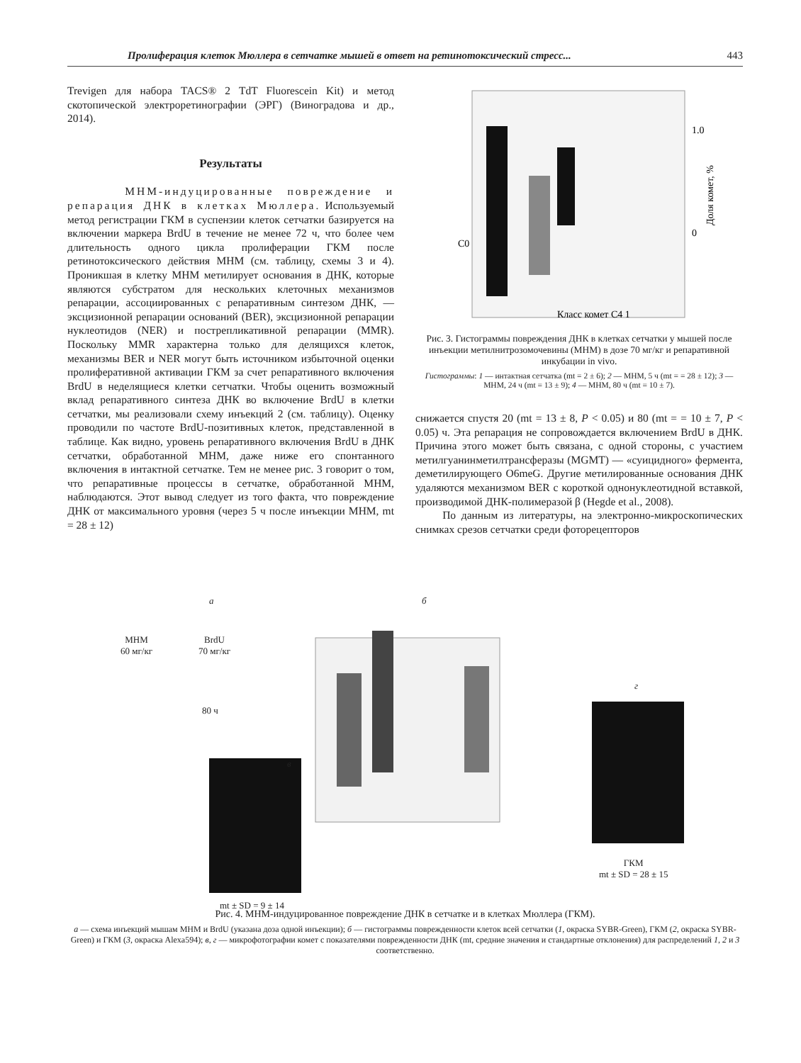Пролиферация клеток Мюллера в сетчатке мышей в ответ на ретинотоксический стресс... 443
Trevigen для набора TACS® 2 TdT Fluorescein Kit) и метод скотопической электроретинографии (ЭРГ) (Виноградова и др., 2014).
Результаты
МНМ-индуцированные повреждение и репарация ДНК в клетках Мюллера. Используемый метод регистрации ГКМ в суспензии клеток сетчатки базируется на включении маркера BrdU в течение не менее 72 ч, что более чем длительность одного цикла пролиферации ГКМ после ретинотоксического действия МНМ (см. таблицу, схемы 3 и 4). Проникшая в клетку МНМ метилирует основания в ДНК, которые являются субстратом для нескольких клеточных механизмов репарации, ассоциированных с репаративным синтезом ДНК, — эксцизионной репарации оснований (BER), эксцизионной репарации нуклеотидов (NER) и пострепликативной репарации (MMR). Поскольку MMR характерна только для делящихся клеток, механизмы BER и NER могут быть источником избыточной оценки пролиферативной активации ГКМ за счет репаративного включения BrdU в неделящиеся клетки сетчатки. Чтобы оценить возможный вклад репаративного синтеза ДНК во включение BrdU в клетки сетчатки, мы реализовали схему инъекций 2 (см. таблицу). Оценку проводили по частоте BrdU-позитивных клеток, представленной в таблице. Как видно, уровень репаративного включения BrdU в ДНК сетчатки, обработанной МНМ, даже ниже его спонтанного включения в интактной сетчатке. Тем не менее рис. 3 говорит о том, что репаративные процессы в сетчатке, обработанной МНМ, наблюдаются. Этот вывод следует из того факта, что повреждение ДНК от максимального уровня (через 5 ч после инъекции МНМ, mt = 28 ± 12)
1.0
0
C0
Класс комет C4 1
Доля комет, %
Рис. 3. Гистограммы повреждения ДНК в клетках сетчатки у мышей после инъекции метилнитрозомочевины (МНМ) в дозе 70 мг/кг и репаративной инкубации in vivo.
Гистограммы: 1 — интактная сетчатка (mt = 2 ± 6); 2 — МНМ, 5 ч (mt = = 28 ± 12); 3 — МНМ, 24 ч (mt = 13 ± 9); 4 — МНМ, 80 ч (mt = 10 ± 7).
снижается спустя 20 (mt = 13 ± 8, P < 0.05) и 80 (mt = = 10 ± 7, P < 0.05) ч. Эта репарация не сопровождается включением BrdU в ДНК. Причина этого может быть связана, с одной стороны, с участием метилгуанинметилтрансферазы (MGMT) — «суицидного» фермента, деметилирующего O6meG. Другие метилированные основания ДНК удаляются механизмом BER с короткой однонуклеотидной вставкой, производимой ДНК-полимеразой β (Hegde et al., 2008).
По данным из литературы, на электронно-микроскопических снимках срезов сетчатки среди фоторецепторов
а б
МНМ
60 мг/кг
BrdU
70 мг/кг
80 ч
в
г
mt ± SD = 9 ± 14
ГКМ
mt ± SD = 28 ± 15
Рис. 4. МНМ-индуцированное повреждение ДНК в сетчатке и в клетках Мюллера (ГКМ).
а — схема инъекций мышам МНМ и BrdU (указана доза одной инъекции); б — гистограммы поврежденности клеток всей сетчатки (1, окраска SYBR-Green), ГКМ (2, окраска SYBR-Green) и ГКМ (3, окраска Alexa594); в, г — микрофотографии комет с показателями поврежденности ДНК (mt, средние значения и стандартные отклонения) для распределений 1, 2 и 3 соответственно.